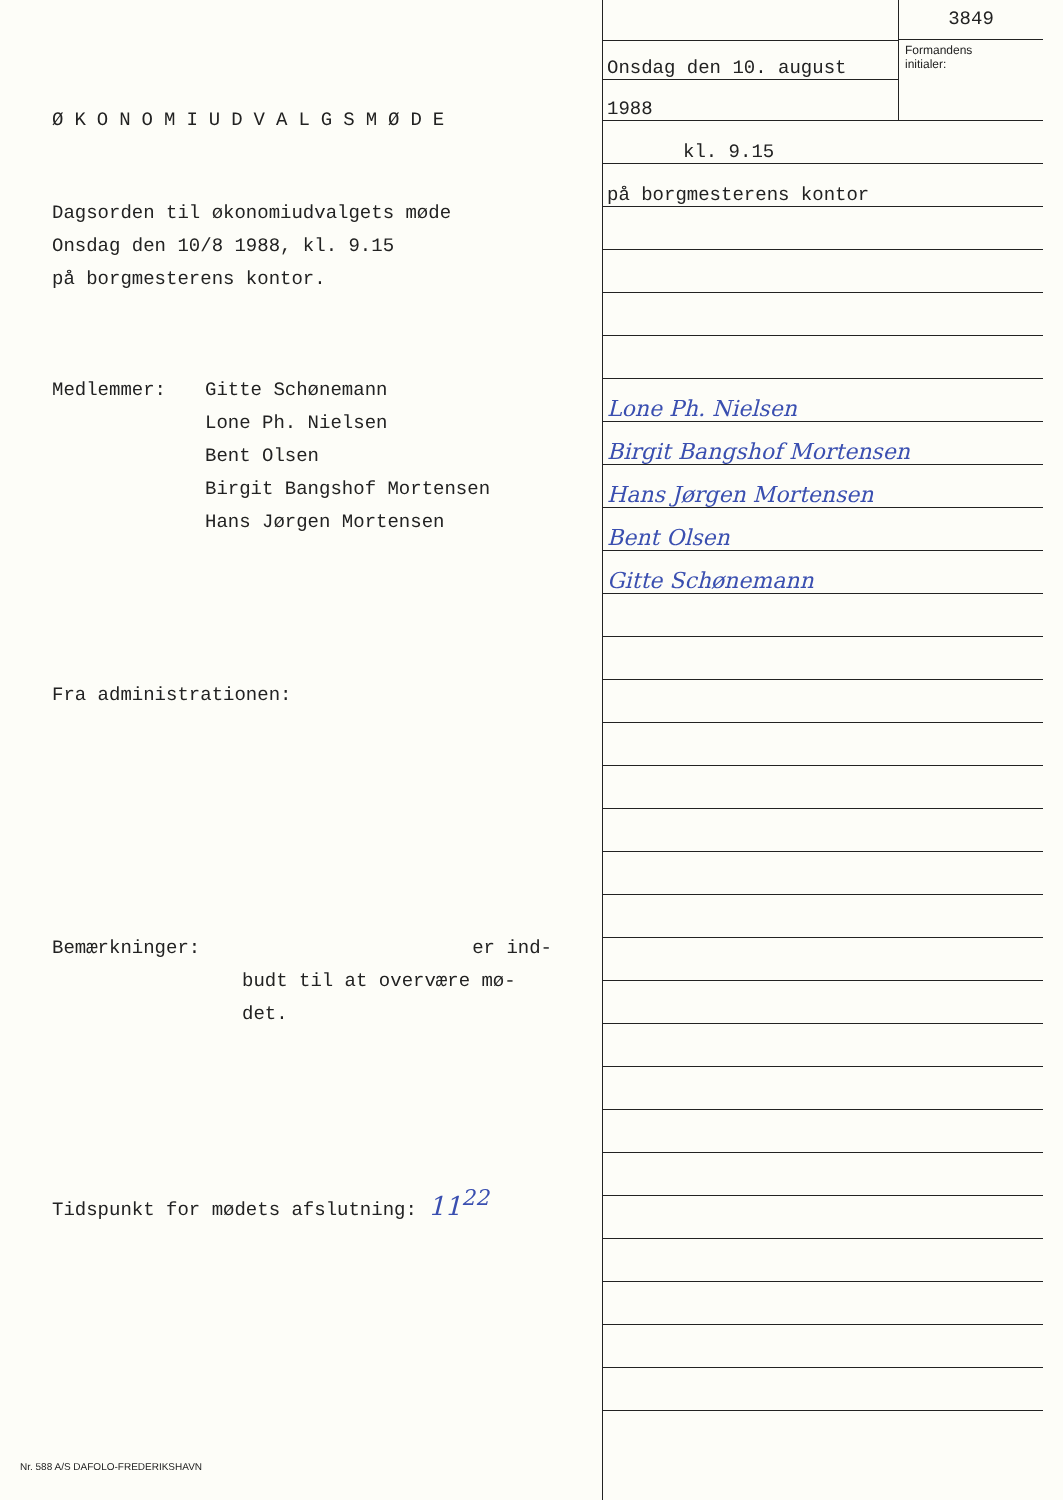ØKONOMIUDVALGSMØDE
Dagsorden til økonomiudvalgets møde
Onsdag den 10/8 1988, kl. 9.15
på borgmesterens kontor.
Medlemmer: Gitte Schønemann
Lone Ph. Nielsen
Bent Olsen
Birgit Bangshof Mortensen
Hans Jørgen Mortensen
Fra administrationen:
Bemærkninger: er ind-
budt til at overvære mø-
det.
Tidspunkt for mødets afslutning: 11<sup>22</sup>
Onsdag den 10. august
1988
3849
Formandens
initialer:
kl. 9.15
på borgmesterens kontor
Lone Ph. Nielsen
Birgit Bangshof Mortensen
Hans Jørgen Mortensen
Bent Olsen
Gitte Schønemann
Nr. 588 A/S DAFOLO-FREDERIKSHAVN